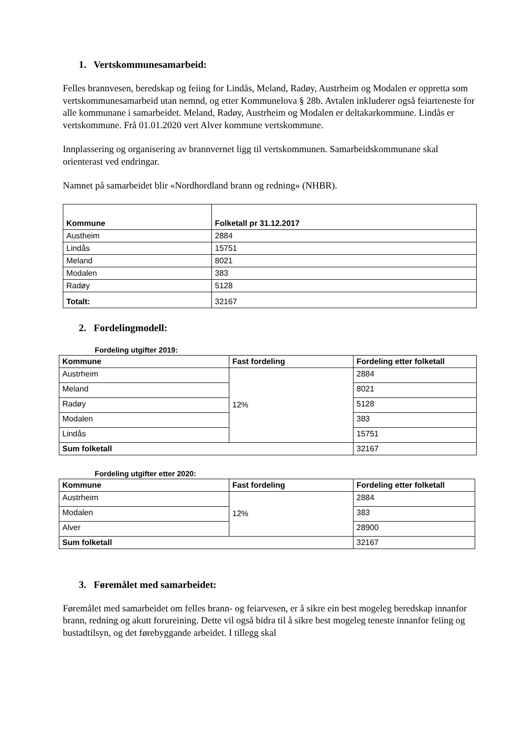1. Vertskommunesamarbeid:
Felles brannvesen, beredskap og feiing for Lindås, Meland, Radøy, Austrheim og Modalen er oppretta som vertskommunesamarbeid utan nemnd, og etter Kommunelova § 28b. Avtalen inkluderer også feiarteneste for alle kommunane i samarbeidet. Meland, Radøy, Austrheim og Modalen er deltakarkommune. Lindås er vertskommune. Frå 01.01.2020 vert Alver kommune vertskommune.
Innplassering og organisering av brannvernet ligg til vertskommunen. Samarbeidskommunane skal orienterast ved endringar.
Namnet på samarbeidet blir «Nordhordland brann og redning» (NHBR).
| Kommune | Folketall pr 31.12.2017 |
| --- | --- |
| Austheim | 2884 |
| Lindås | 15751 |
| Meland | 8021 |
| Modalen | 383 |
| Radøy | 5128 |
| Totalt: | 32167 |
2. Fordelingmodell:
Fordeling utgifter 2019:
| Kommune | Fast fordeling | Fordeling etter folketall |
| --- | --- | --- |
| Austrheim | 12% | 2884 |
| Meland | | 8021 |
| Radøy | | 5128 |
| Modalen | | 383 |
| Lindås | | 15751 |
| Sum folketall | | 32167 |
Fordeling utgifter etter 2020:
| Kommune | Fast fordeling | Fordeling etter folketall |
| --- | --- | --- |
| Austrheim | 12% | 2884 |
| Modalen | | 383 |
| Alver | | 28900 |
| Sum folketall | | 32167 |
3. Føremålet med samarbeidet:
Føremålet med samarbeidet om felles brann- og feiarvesen, er å sikre ein best mogeleg beredskap innanfor brann, redning og akutt forureining. Dette vil også bidra til å sikre best mogeleg teneste innanfor feiing og bustadtilsyn, og det førebyggande arbeidet. I tillegg skal